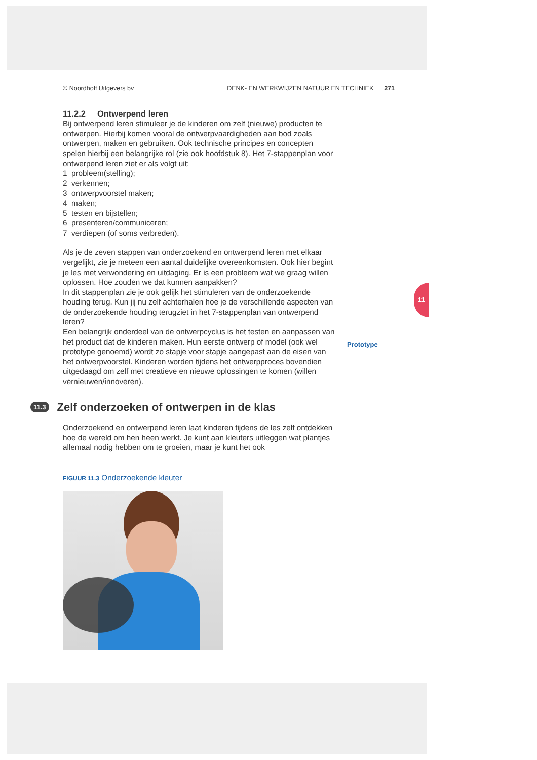11
Prototype
© Noordhoff Uitgevers bv DENK- EN WERKWIJZEN NATUUR EN TECHNIEK 271
11.2.2 Ontwerpend leren
Bij ontwerpend leren stimuleer je de kinderen om zelf (nieuwe) producten te ontwerpen. Hierbij komen vooral de ontwerpvaardigheden aan bod zoals ontwerpen, maken en gebruiken. Ook technische principes en concepten spelen hierbij een belangrijke rol (zie ook hoofdstuk 8). Het 7-stappenplan voor ontwerpend leren ziet er als volgt uit:
1 probleem(stelling);
2 verkennen;
3 ontwerpvoorstel maken;
4 maken;
5 testen en bijstellen;
6 presenteren/communiceren;
7 verdiepen (of soms verbreden).
Als je de zeven stappen van onderzoekend en ontwerpend leren met elkaar vergelijkt, zie je meteen een aantal duidelijke overeenkomsten. Ook hier begint je les met verwondering en uitdaging. Er is een probleem wat we graag willen oplossen. Hoe zouden we dat kunnen aanpakken?
In dit stappenplan zie je ook gelijk het stimuleren van de onderzoekende houding terug. Kun jij nu zelf achterhalen hoe je de verschillende aspecten van de onderzoekende houding terugziet in het 7-stappenplan van ontwerpend leren?
Een belangrijk onderdeel van de ontwerpcyclus is het testen en aanpassen van het product dat de kinderen maken. Hun eerste ontwerp of model (ook wel prototype genoemd) wordt zo stapje voor stapje aangepast aan de eisen van het ontwerpvoorstel. Kinderen worden tijdens het ontwerpproces bovendien uitgedaagd om zelf met creatieve en nieuwe oplossingen te komen (willen vernieuwen/innoveren).
11.3 Zelf onderzoeken of ontwerpen in de klas
Onderzoekend en ontwerpend leren laat kinderen tijdens de les zelf ontdekken hoe de wereld om hen heen werkt. Je kunt aan kleuters uitleggen wat plantjes allemaal nodig hebben om te groeien, maar je kunt het ook
FIGUUR 11.3 Onderzoekende kleuter